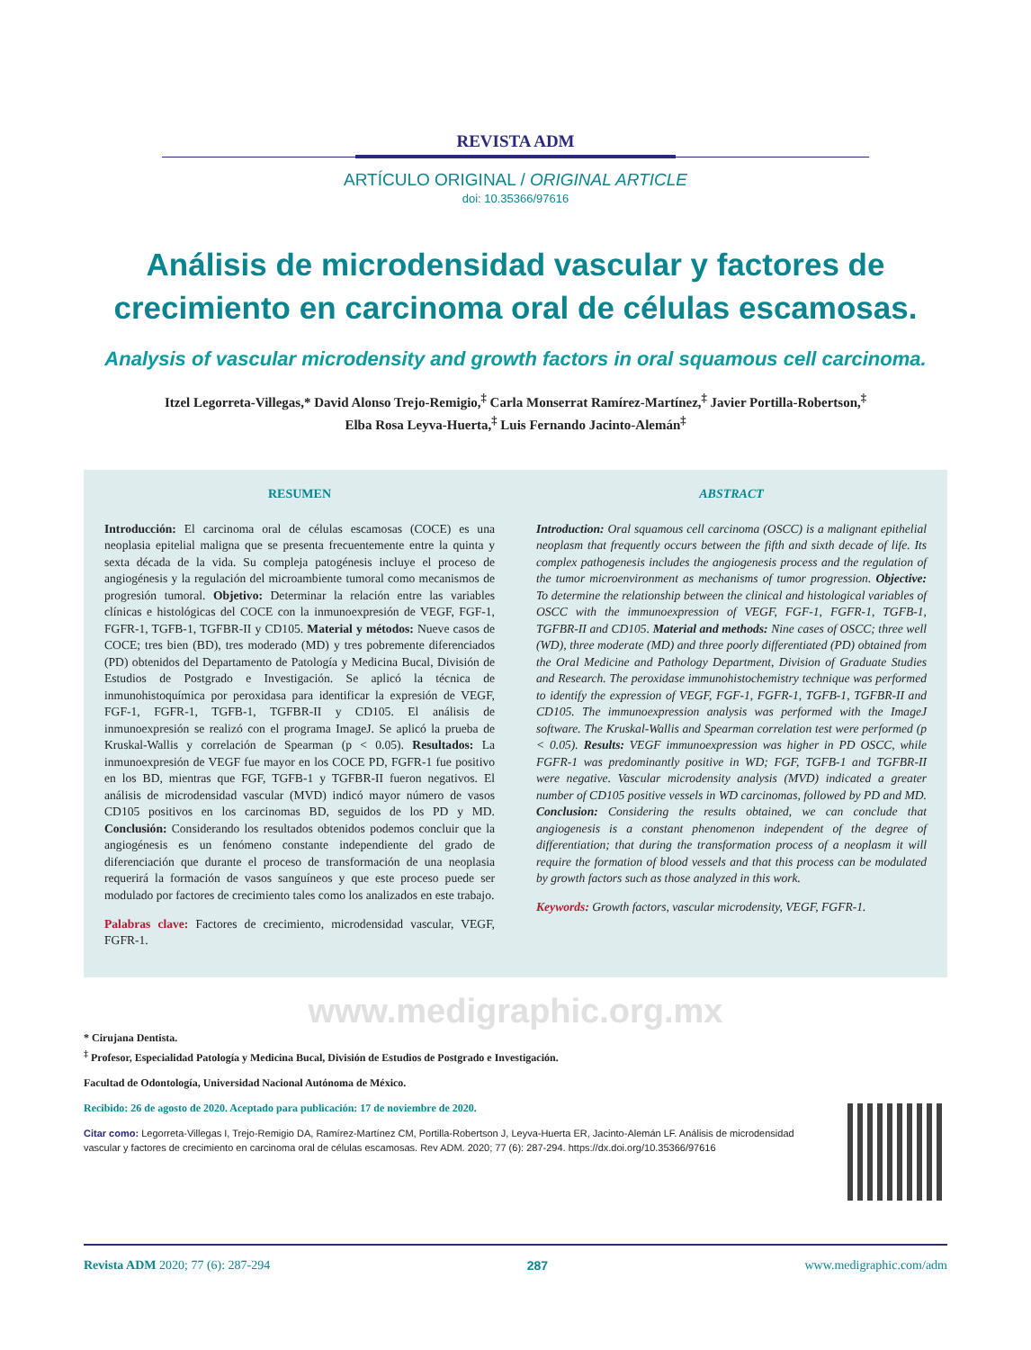REVISTA ADM
ARTÍCULO ORIGINAL / ORIGINAL ARTICLE
doi: 10.35366/97616
Análisis de microdensidad vascular y factores de crecimiento en carcinoma oral de células escamosas.
Analysis of vascular microdensity and growth factors in oral squamous cell carcinoma.
Itzel Legorreta-Villegas,* David Alonso Trejo-Remigio,<sup>‡</sup> Carla Monserrat Ramírez-Martínez,<sup>‡</sup> Javier Portilla-Robertson,<sup>‡</sup>
Elba Rosa Leyva-Huerta,<sup>‡</sup> Luis Fernando Jacinto-Alemán<sup>‡</sup>
RESUMEN
Introducción: El carcinoma oral de células escamosas (COCE) es una neoplasia epitelial maligna que se presenta frecuentemente entre la quinta y sexta década de la vida. Su compleja patogénesis incluye el proceso de angiogénesis y la regulación del microambiente tumoral como mecanismos de progresión tumoral. Objetivo: Determinar la relación entre las variables clínicas e histológicas del COCE con la inmunoexpresión de VEGF, FGF-1, FGFR-1, TGFB-1, TGFBR-II y CD105. Material y métodos: Nueve casos de COCE; tres bien (BD), tres moderado (MD) y tres pobremente diferenciados (PD) obtenidos del Departamento de Patología y Medicina Bucal, División de Estudios de Postgrado e Investigación. Se aplicó la técnica de inmunohistoquímica por peroxidasa para identificar la expresión de VEGF, FGF-1, FGFR-1, TGFB-1, TGFBR-II y CD105. El análisis de inmunoexpresión se realizó con el programa ImageJ. Se aplicó la prueba de Kruskal-Wallis y correlación de Spearman (p < 0.05). Resultados: La inmunoexpresión de VEGF fue mayor en los COCE PD, FGFR-1 fue positivo en los BD, mientras que FGF, TGFB-1 y TGFBR-II fueron negativos. El análisis de microdensidad vascular (MVD) indicó mayor número de vasos CD105 positivos en los carcinomas BD, seguidos de los PD y MD. Conclusión: Considerando los resultados obtenidos podemos concluir que la angiogénesis es un fenómeno constante independiente del grado de diferenciación que durante el proceso de transformación de una neoplasia requerirá la formación de vasos sanguíneos y que este proceso puede ser modulado por factores de crecimiento tales como los analizados en este trabajo.
Palabras clave: Factores de crecimiento, microdensidad vascular, VEGF, FGFR-1.
ABSTRACT
Introduction: Oral squamous cell carcinoma (OSCC) is a malignant epithelial neoplasm that frequently occurs between the fifth and sixth decade of life. Its complex pathogenesis includes the angiogenesis process and the regulation of the tumor microenvironment as mechanisms of tumor progression. Objective: To determine the relationship between the clinical and histological variables of OSCC with the immunoexpression of VEGF, FGF-1, FGFR-1, TGFB-1, TGFBR-II and CD105. Material and methods: Nine cases of OSCC; three well (WD), three moderate (MD) and three poorly differentiated (PD) obtained from the Oral Medicine and Pathology Department, Division of Graduate Studies and Research. The peroxidase immunohistochemistry technique was performed to identify the expression of VEGF, FGF-1, FGFR-1, TGFB-1, TGFBR-II and CD105. The immunoexpression analysis was performed with the ImageJ software. The Kruskal-Wallis and Spearman correlation test were performed (p < 0.05). Results: VEGF immunoexpression was higher in PD OSCC, while FGFR-1 was predominantly positive in WD; FGF, TGFB-1 and TGFBR-II were negative. Vascular microdensity analysis (MVD) indicated a greater number of CD105 positive vessels in WD carcinomas, followed by PD and MD. Conclusion: Considering the results obtained, we can conclude that angiogenesis is a constant phenomenon independent of the degree of differentiation; that during the transformation process of a neoplasm it will require the formation of blood vessels and that this process can be modulated by growth factors such as those analyzed in this work.
Keywords: Growth factors, vascular microdensity, VEGF, FGFR-1.
www.medigraphic.org.mx
* Cirujana Dentista.
<sup>‡</sup> Profesor, Especialidad Patología y Medicina Bucal, División de Estudios de Postgrado e Investigación.
Facultad de Odontología, Universidad Nacional Autónoma de México.
Recibido: 26 de agosto de 2020. Aceptado para publicación: 17 de noviembre de 2020.
Citar como: Legorreta-Villegas I, Trejo-Remigio DA, Ramírez-Martínez CM, Portilla-Robertson J, Leyva-Huerta ER, Jacinto-Alemán LF. Análisis de microdensidad vascular y factores de crecimiento en carcinoma oral de células escamosas. Rev ADM. 2020; 77 (6): 287-294. https://dx.doi.org/10.35366/97616
Revista ADM 2020; 77 (6): 287-294 287 www.medigraphic.com/adm